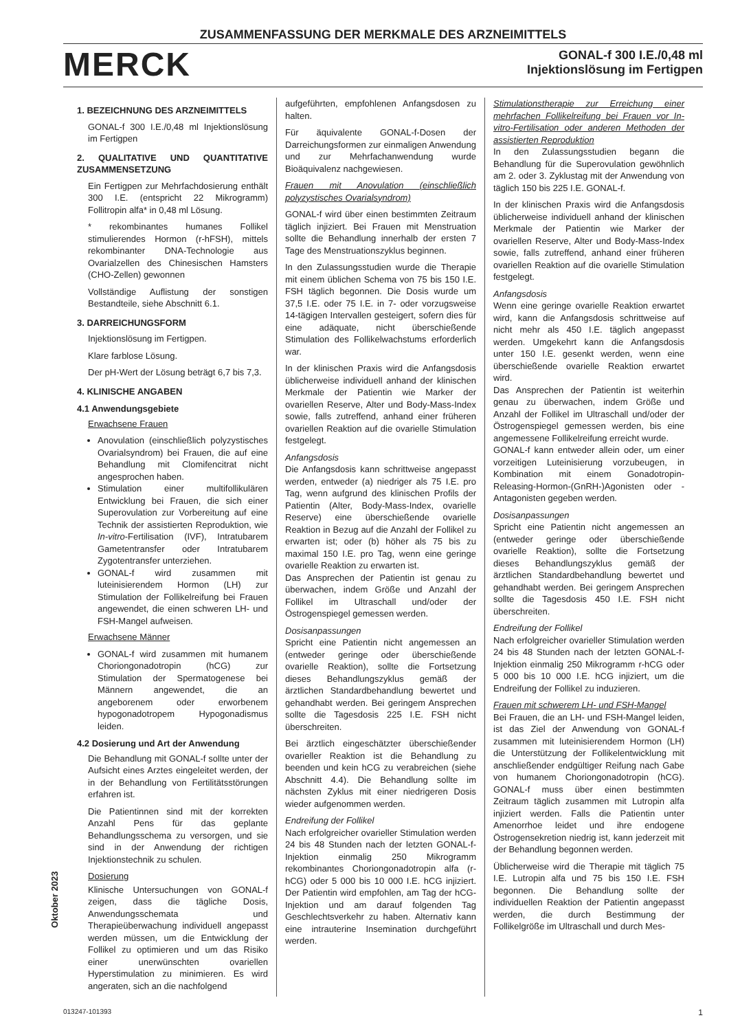ZUSAMMENFASSUNG DER MERKMALE DES ARZNEIMITTELS
MERCK
GONAL-f 300 I.E./0,48 ml
Injektionslösung im Fertigpen
1. BEZEICHNUNG DES ARZNEIMITTELS
GONAL-f 300 I.E./0,48 ml Injektionslösung im Fertigpen
2. QUALITATIVE UND QUANTITATIVE ZUSAMMENSETZUNG
Ein Fertigpen zur Mehrfachdosierung enthält 300 I.E. (entspricht 22 Mikrogramm) Follitropin alfa* in 0,48 ml Lösung.
* rekombinantes humanes Follikel stimulierendes Hormon (r-hFSH), mittels rekombinanter DNA-Technologie aus Ovarialzellen des Chinesischen Hamsters (CHO-Zellen) gewonnen
Vollständige Auflistung der sonstigen Bestandteile, siehe Abschnitt 6.1.
3. DARREICHUNGSFORM
Injektionslösung im Fertigpen.
Klare farblose Lösung.
Der pH-Wert der Lösung beträgt 6,7 bis 7,3.
4. KLINISCHE ANGABEN
4.1 Anwendungsgebiete
Erwachsene Frauen
Anovulation (einschließlich polyzystisches Ovarialsyndrom) bei Frauen, die auf eine Behandlung mit Clomifencitrat nicht angesprochen haben.
Stimulation einer multifollikulären Entwicklung bei Frauen, die sich einer Superovulation zur Vorbereitung auf eine Technik der assistierten Reproduktion, wie In-vitro-Fertilisation (IVF), Intratubarem Gametentransfer oder Intratubarem Zygotentransfer unterziehen.
GONAL-f wird zusammen mit luteinisierendem Hormon (LH) zur Stimulation der Follikelreifung bei Frauen angewendet, die einen schweren LH- und FSH-Mangel aufweisen.
Erwachsene Männer
GONAL-f wird zusammen mit humanem Choriongonadotropin (hCG) zur Stimulation der Spermatogenese bei Männern angewendet, die an angeborenem oder erworbenem hypogonadotropem Hypogonadismus leiden.
4.2 Dosierung und Art der Anwendung
Die Behandlung mit GONAL-f sollte unter der Aufsicht eines Arztes eingeleitet werden, der in der Behandlung von Fertilitätsstörungen erfahren ist.
Die Patientinnen sind mit der korrekten Anzahl Pens für das geplante Behandlungsschema zu versorgen, und sie sind in der Anwendung der richtigen Injektionstechnik zu schulen.
Dosierung
Klinische Untersuchungen von GONAL-f zeigen, dass die tägliche Dosis, Anwendungsschemata und Therapieüberwachung individuell angepasst werden müssen, um die Entwicklung der Follikel zu optimieren und um das Risiko einer unerwünschten ovariellen Hyperstimulation zu minimieren. Es wird angeraten, sich an die nachfolgend
aufgeführten, empfohlenen Anfangsdosen zu halten.
Für äquivalente GONAL-f-Dosen der Darreichungsformen zur einmaligen Anwendung und zur Mehrfachanwendung wurde Bioäquivalenz nachgewiesen.
Frauen mit Anovulation (einschließlich polyzystisches Ovarialsyndrom)
GONAL-f wird über einen bestimmten Zeitraum täglich injiziert. Bei Frauen mit Menstruation sollte die Behandlung innerhalb der ersten 7 Tage des Menstruationszyklus beginnen.
In den Zulassungsstudien wurde die Therapie mit einem üblichen Schema von 75 bis 150 I.E. FSH täglich begonnen. Die Dosis wurde um 37,5 I.E. oder 75 I.E. in 7- oder vorzugsweise 14-tägigen Intervallen gesteigert, sofern dies für eine adäquate, nicht überschießende Stimulation des Follikelwachstums erforderlich war.
In der klinischen Praxis wird die Anfangsdosis üblicherweise individuell anhand der klinischen Merkmale der Patientin wie Marker der ovariellen Reserve, Alter und Body-Mass-Index sowie, falls zutreffend, anhand einer früheren ovariellen Reaktion auf die ovarielle Stimulation festgelegt.
Anfangsdosis
Die Anfangsdosis kann schrittweise angepasst werden, entweder (a) niedriger als 75 I.E. pro Tag, wenn aufgrund des klinischen Profils der Patientin (Alter, Body-Mass-Index, ovarielle Reserve) eine überschießende ovarielle Reaktion in Bezug auf die Anzahl der Follikel zu erwarten ist; oder (b) höher als 75 bis zu maximal 150 I.E. pro Tag, wenn eine geringe ovarielle Reaktion zu erwarten ist.
Das Ansprechen der Patientin ist genau zu überwachen, indem Größe und Anzahl der Follikel im Ultraschall und/oder der Östrogenspiegel gemessen werden.
Dosisanpassungen
Spricht eine Patientin nicht angemessen an (entweder geringe oder überschießende ovarielle Reaktion), sollte die Fortsetzung dieses Behandlungszyklus gemäß der ärztlichen Standardbehandlung bewertet und gehandhabt werden. Bei geringem Ansprechen sollte die Tagesdosis 225 I.E. FSH nicht überschreiten.
Bei ärztlich eingeschätzter überschießender ovarieller Reaktion ist die Behandlung zu beenden und kein hCG zu verabreichen (siehe Abschnitt 4.4). Die Behandlung sollte im nächsten Zyklus mit einer niedrigeren Dosis wieder aufgenommen werden.
Endreifung der Follikel
Nach erfolgreicher ovarieller Stimulation werden 24 bis 48 Stunden nach der letzten GONAL-f-Injektion einmalig 250 Mikrogramm rekombinantes Choriongonadotropin alfa (r-hCG) oder 5 000 bis 10 000 I.E. hCG injiziert. Der Patientin wird empfohlen, am Tag der hCG-Injektion und am darauf folgenden Tag Geschlechtsverkehr zu haben. Alternativ kann eine intrauterine Insemination durchgeführt werden.
Stimulationstherapie zur Erreichung einer mehrfachen Follikelreifung bei Frauen vor In-vitro-Fertilisation oder anderen Methoden der assistierten Reproduktion
In den Zulassungsstudien begann die Behandlung für die Superovulation gewöhnlich am 2. oder 3. Zyklustag mit der Anwendung von täglich 150 bis 225 I.E. GONAL-f.
In der klinischen Praxis wird die Anfangsdosis üblicherweise individuell anhand der klinischen Merkmale der Patientin wie Marker der ovariellen Reserve, Alter und Body-Mass-Index sowie, falls zutreffend, anhand einer früheren ovariellen Reaktion auf die ovarielle Stimulation festgelegt.
Anfangsdosis
Wenn eine geringe ovarielle Reaktion erwartet wird, kann die Anfangsdosis schrittweise auf nicht mehr als 450 I.E. täglich angepasst werden. Umgekehrt kann die Anfangsdosis unter 150 I.E. gesenkt werden, wenn eine überschießende ovarielle Reaktion erwartet wird.
Das Ansprechen der Patientin ist weiterhin genau zu überwachen, indem Größe und Anzahl der Follikel im Ultraschall und/oder der Östrogenspiegel gemessen werden, bis eine angemessene Follikelreifung erreicht wurde.
GONAL-f kann entweder allein oder, um einer vorzeitigen Luteinisierung vorzubeugen, in Kombination mit einem Gonadotropin-Releasing-Hormon-(GnRH-)Agonisten oder -Antagonisten gegeben werden.
Dosisanpassungen
Spricht eine Patientin nicht angemessen an (entweder geringe oder überschießende ovarielle Reaktion), sollte die Fortsetzung dieses Behandlungszyklus gemäß der ärztlichen Standardbehandlung bewertet und gehandhabt werden. Bei geringem Ansprechen sollte die Tagesdosis 450 I.E. FSH nicht überschreiten.
Endreifung der Follikel
Nach erfolgreicher ovarieller Stimulation werden 24 bis 48 Stunden nach der letzten GONAL-f-Injektion einmalig 250 Mikrogramm r-hCG oder 5 000 bis 10 000 I.E. hCG injiziert, um die Endreifung der Follikel zu induzieren.
Frauen mit schwerem LH- und FSH-Mangel
Bei Frauen, die an LH- und FSH-Mangel leiden, ist das Ziel der Anwendung von GONAL-f zusammen mit luteinisierendem Hormon (LH) die Unterstützung der Follikelentwicklung mit anschließender endgültiger Reifung nach Gabe von humanem Choriongonadotropin (hCG). GONAL-f muss über einen bestimmten Zeitraum täglich zusammen mit Lutropin alfa injiziert werden. Falls die Patientin unter Amenorrhoe leidet und ihre endogene Östrogensekretion niedrig ist, kann jederzeit mit der Behandlung begonnen werden.
Üblicherweise wird die Therapie mit täglich 75 I.E. Lutropin alfa und 75 bis 150 I.E. FSH begonnen. Die Behandlung sollte der individuellen Reaktion der Patientin angepasst werden, die durch Bestimmung der Follikelgröße im Ultraschall und durch Mes-
Oktober 2023
013247-101393 1